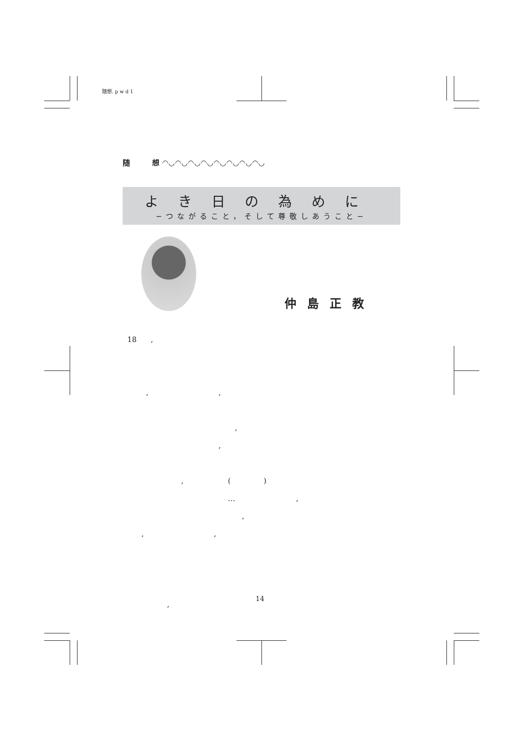随想. p w d 1
随　　　想 ◠◡◠◡◠◡◠◡◠◡◠◡◠◡◠◡
よき日の為めに
−つながること，そして尊敬しあうこと−
仲島正教
18 , , , , , , ( ) … , , , , ,
14